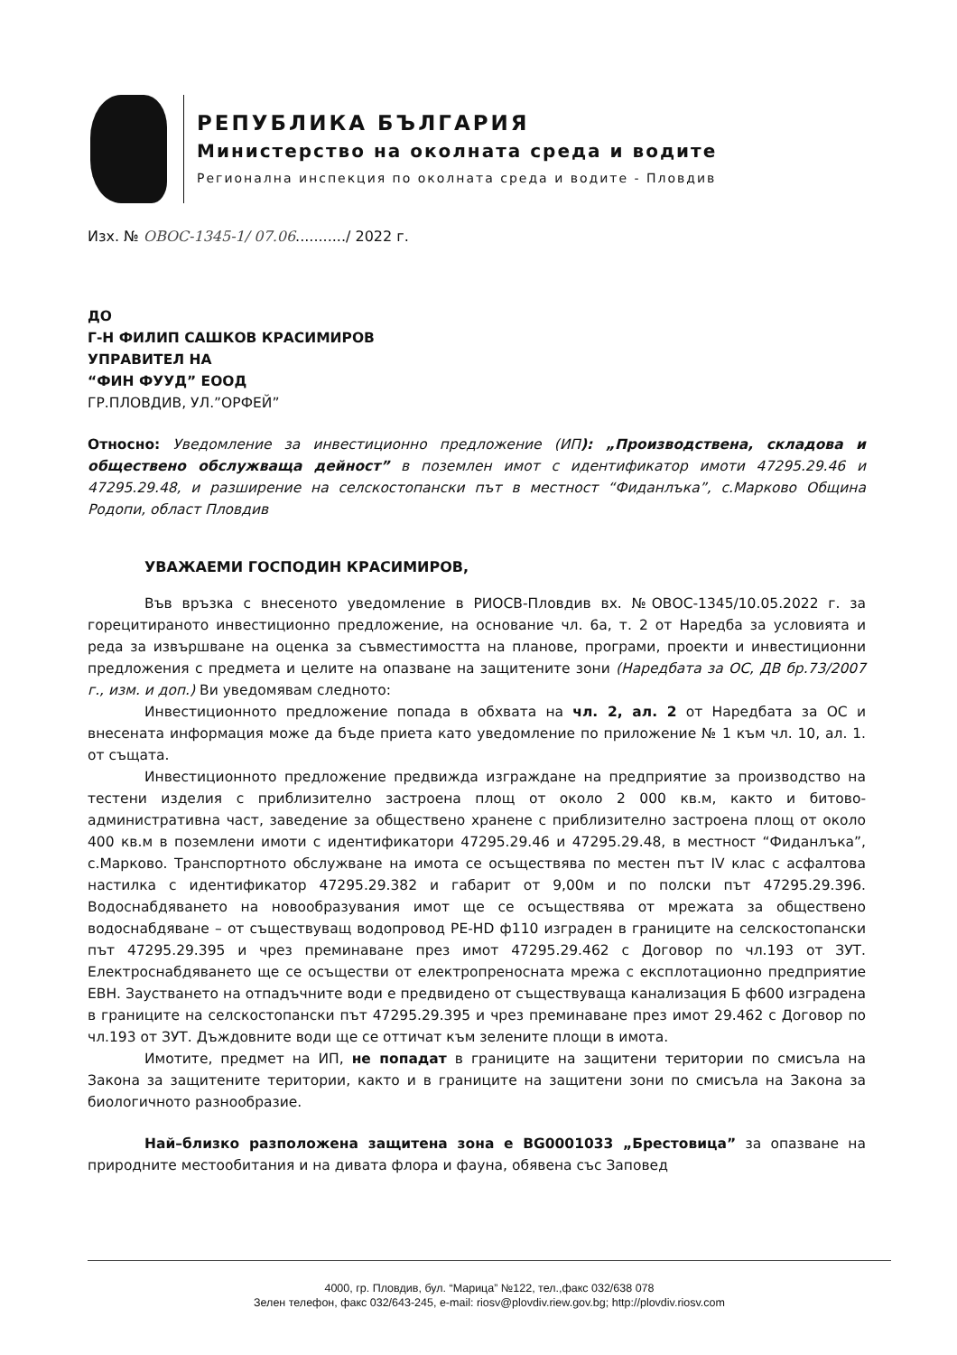РЕПУБЛИКА БЪЛГАРИЯ
Министерство на околната среда и водите
Регионална инспекция по околната среда и водите - Пловдив
Изх. № ОВОС-1345-1/ 07.06.........../ 2022 г.
ДО
Г-Н ФИЛИП САШКОВ КРАСИМИРОВ
УПРАВИТЕЛ НА
“ФИН ФУУД” ЕООД
ГР.ПЛОВДИВ, УЛ.”ОРФЕЙ”
Относно: Уведомление за инвестиционно предложение (ИП): „Производствена, складова и обществено обслужваща дейност” в поземлен имот с идентификатор имоти 47295.29.46 и 47295.29.48, и разширение на селскостопански път в местност “Фиданлъка”, с.Марково Община Родопи, област Пловдив
УВАЖАЕМИ ГОСПОДИН КРАСИМИРОВ,
Във връзка с внесеното уведомление в РИОСВ-Пловдив вх. №ОВОС-1345/10.05.2022 г. за горецитираното инвестиционно предложение, на основание чл. 6а, т. 2 от Наредба за условията и реда за извършване на оценка за съвместимостта на планове, програми, проекти и инвестиционни предложения с предмета и целите на опазване на защитените зони (Наредбата за ОС, ДВ бр.73/2007 г., изм. и доп.) Ви уведомявам следното:
Инвестиционното предложение попада в обхвата на чл. 2, ал. 2 от Наредбата за ОС и внесената информация може да бъде приета като уведомление по приложение № 1 към чл. 10, ал. 1. от същата.
Инвестиционното предложение предвижда изграждане на предприятие за производство на тестени изделия с приблизително застроена площ от около 2 000 кв.м, както и битово-административна част, заведение за обществено хранене с приблизително застроена площ от около 400 кв.м в поземлени имоти с идентификатори 47295.29.46 и 47295.29.48, в местност “Фиданлъка”, с.Марково. Транспортното обслужване на имота се осъществява по местен път IV клас с асфалтова настилка с идентификатор 47295.29.382 и габарит от 9,00м и по полски път 47295.29.396. Водоснабдяването на новообразувания имот ще се осъществява от мрежата за обществено водоснабдяване – от съществуващ водопровод PE-HD ф110 изграден в границите на селскостопански път 47295.29.395 и чрез преминаване през имот 47295.29.462 с Договор по чл.193 от ЗУТ. Електроснабдяването ще се осъществи от електропреносната мрежа с експлотационно предприятие ЕВН. Заустването на отпадъчните води е предвидено от съществуваща канализация Б ф600 изградена в границите на селскостопански път 47295.29.395 и чрез преминаване през имот 29.462 с Договор по чл.193 от ЗУТ. Дъждовните води ще се оттичат към зелените площи в имота.
Имотите, предмет на ИП, не попадат в границите на защитени територии по смисъла на Закона за защитените територии, както и в границите на защитени зони по смисъла на Закона за биологичното разнообразие.
Най–близко разположена защитена зона е BG0001033 „Брестовица” за опазване на природните местообитания и на дивата флора и фауна, обявена със Заповед
4000, гр. Пловдив, бул. “Марица” №122, тел.,факс 032/638 078
Зелен телефон, факс 032/643-245, e-mail: riosv@plovdiv.riew.gov.bg; http://plovdiv.riosv.com